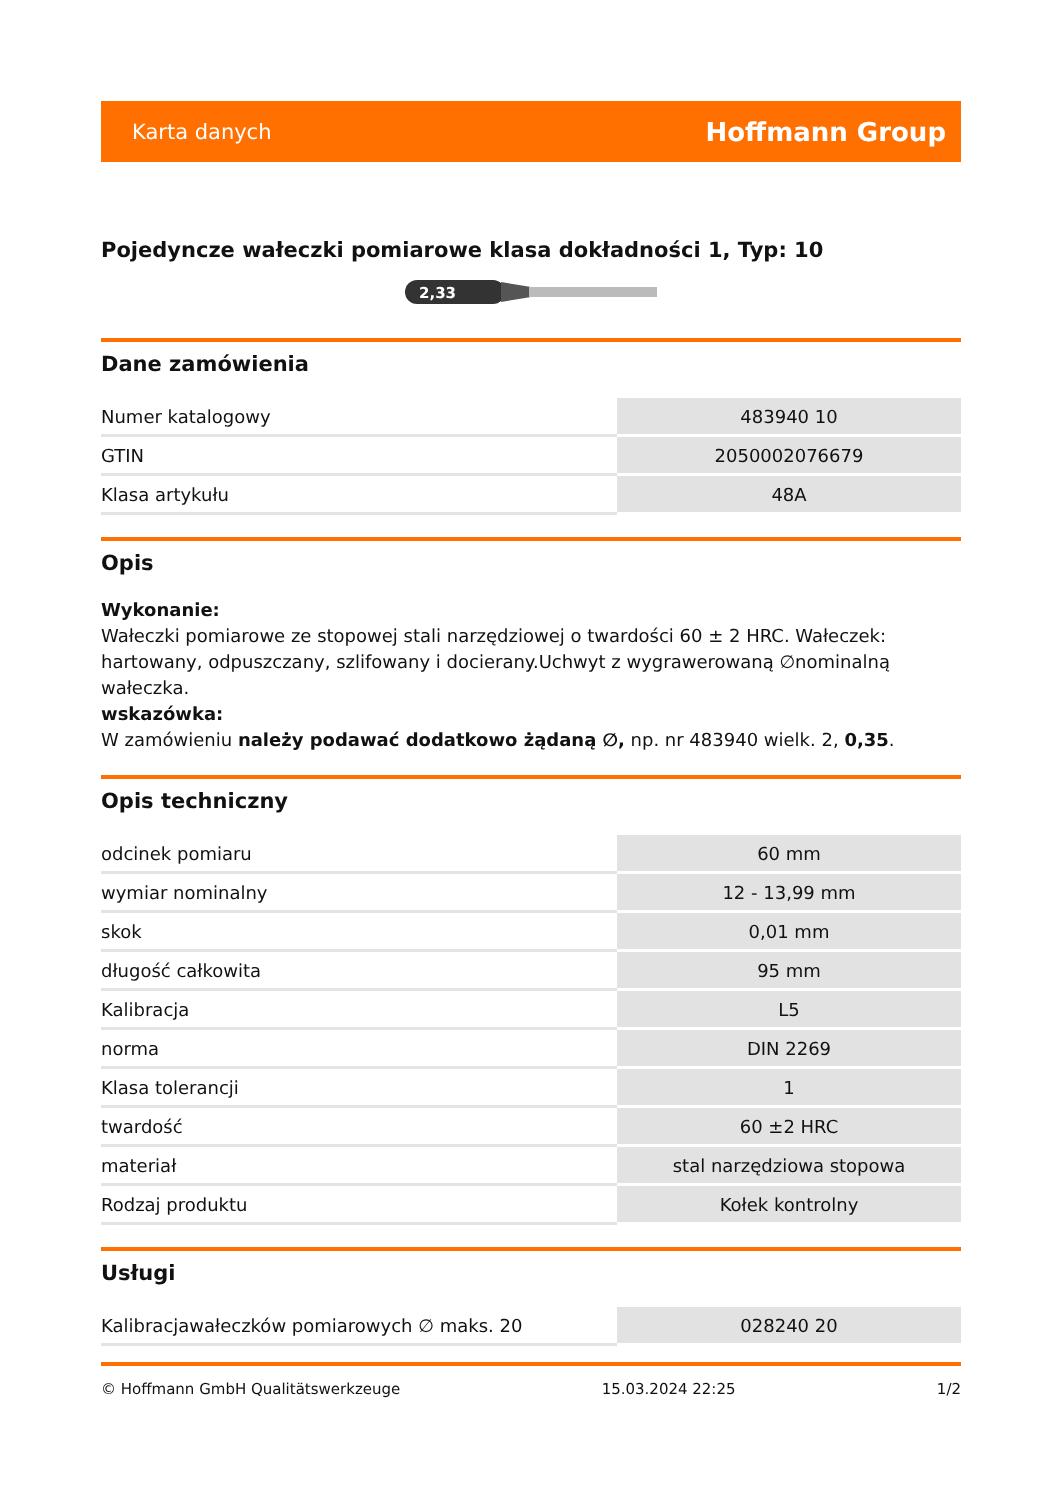Karta danych Hoffmann Group
Pojedyncze wałeczki pomiarowe klasa dokładności 1, Typ: 10
2,33
Dane zamówienia
| Numer katalogowy | 483940 10 |
| GTIN | 2050002076679 |
| Klasa artykułu | 48A |
Opis
Wykonanie:
Wałeczki pomiarowe ze stopowej stali narzędziowej o twardości 60 ± 2 HRC. Wałeczek: hartowany, odpuszczany, szlifowany i docierany.Uchwyt z wygrawerowaną ∅nominalną wałeczka.
wskazówka:
W zamówieniu należy podawać dodatkowo żądaną ∅, np. nr 483940 wielk. 2, 0,35.
Opis techniczny
| odcinek pomiaru | 60 mm |
| wymiar nominalny | 12 - 13,99 mm |
| skok | 0,01 mm |
| długość całkowita | 95 mm |
| Kalibracja | L5 |
| norma | DIN 2269 |
| Klasa tolerancji | 1 |
| twardość | 60 ±2 HRC |
| materiał | stal narzędziowa stopowa |
| Rodzaj produktu | Kołek kontrolny |
Usługi
| Kalibracjawałeczków pomiarowych ∅ maks. 20 | 028240 20 |
© Hoffmann GmbH Qualitätswerkzeuge 15.03.2024 22:25 1/2